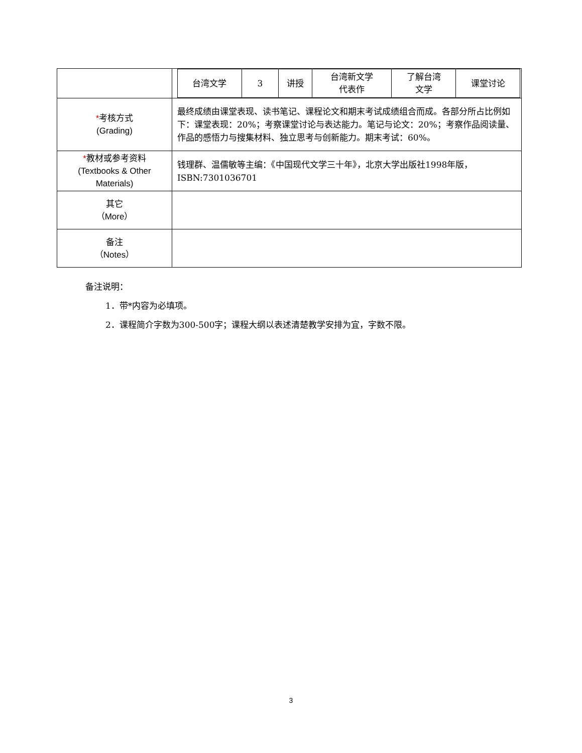| | / 台湾文学 / 3 / 讲授 / 台湾新文学 代表作 / 了解台湾 文学 / 课堂讨论 / |
| * 考核方式 (Grading) | 最终成绩由课堂表现、读书笔记、课程论文和期末考试成绩组合而成。各部分所占比例如下：课堂表现：20%；考察课堂讨论与表达能力。笔记与论文：20%；考察作品阅读量、作品的感悟力与搜集材料、独立思考与创新能力。期末考试：60%。 |
| * 教材或参考资料 (Textbooks & Other Materials) | 钱理群、温儒敏等主编：《中国现代文学三十年》，北京大学出版社1998年版，ISBN:7301036701 |
| 其它 （More） | |
| 备注 （Notes） | |
备注说明：
1．带*内容为必填项。
2．课程简介字数为300-500字；课程大纲以表述清楚教学安排为宜，字数不限。
3